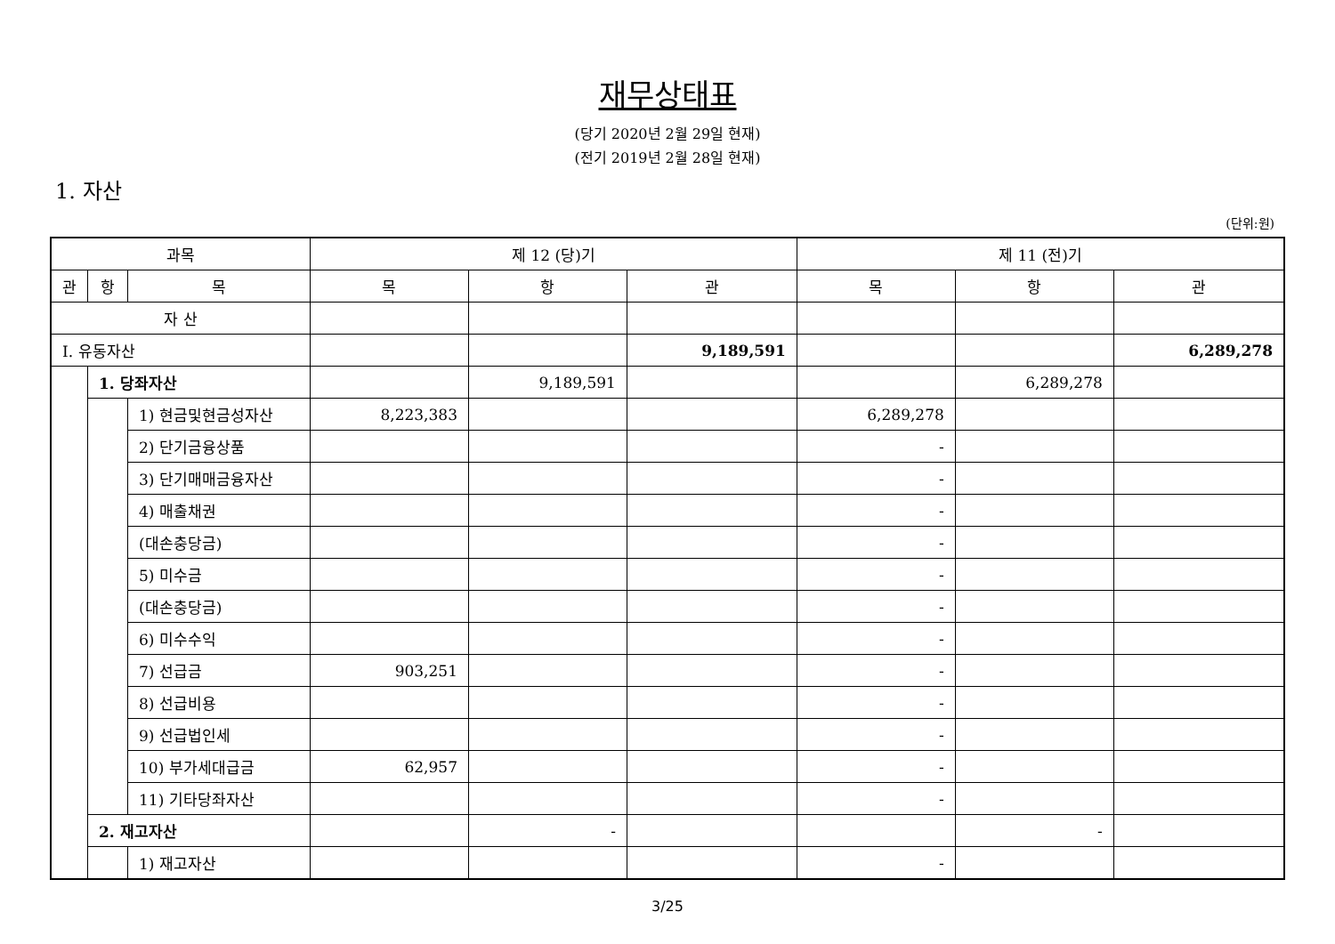재무상태표
(당기 2020년 2월 29일 현재)
(전기 2019년 2월 28일 현재)
1. 자산
(단위:원)
| 과목 | | | 제 12 (당)기 | | | 제 11 (전)기 | | |
| --- | --- | --- | --- | --- | --- | --- | --- | --- |
| 관 | 항 | 목 | 목 | 항 | 관 | 목 | 항 | 관 |
| 자 산 | | | | | | | | |
| Ⅰ. 유동자산 | | | | | 9,189,591 | | | 6,289,278 |
| | 1. 당좌자산 | | | 9,189,591 | | | 6,289,278 | |
| | | 1) 현금및현금성자산 | 8,223,383 | | | 6,289,278 | | |
| | | 2) 단기금융상품 | | | | - | | |
| | | 3) 단기매매금융자산 | | | | - | | |
| | | 4) 매출채권 | | | | - | | |
| | | (대손충당금) | | | | - | | |
| | | 5) 미수금 | | | | - | | |
| | | (대손충당금) | | | | - | | |
| | | 6) 미수수익 | | | | - | | |
| | | 7) 선급금 | 903,251 | | | - | | |
| | | 8) 선급비용 | | | | - | | |
| | | 9) 선급법인세 | | | | - | | |
| | | 10) 부가세대급금 | 62,957 | | | - | | |
| | | 11) 기타당좌자산 | | | | - | | |
| | 2. 재고자산 | | | - | | | - | |
| | | 1) 재고자산 | | | | - | | |
3/25